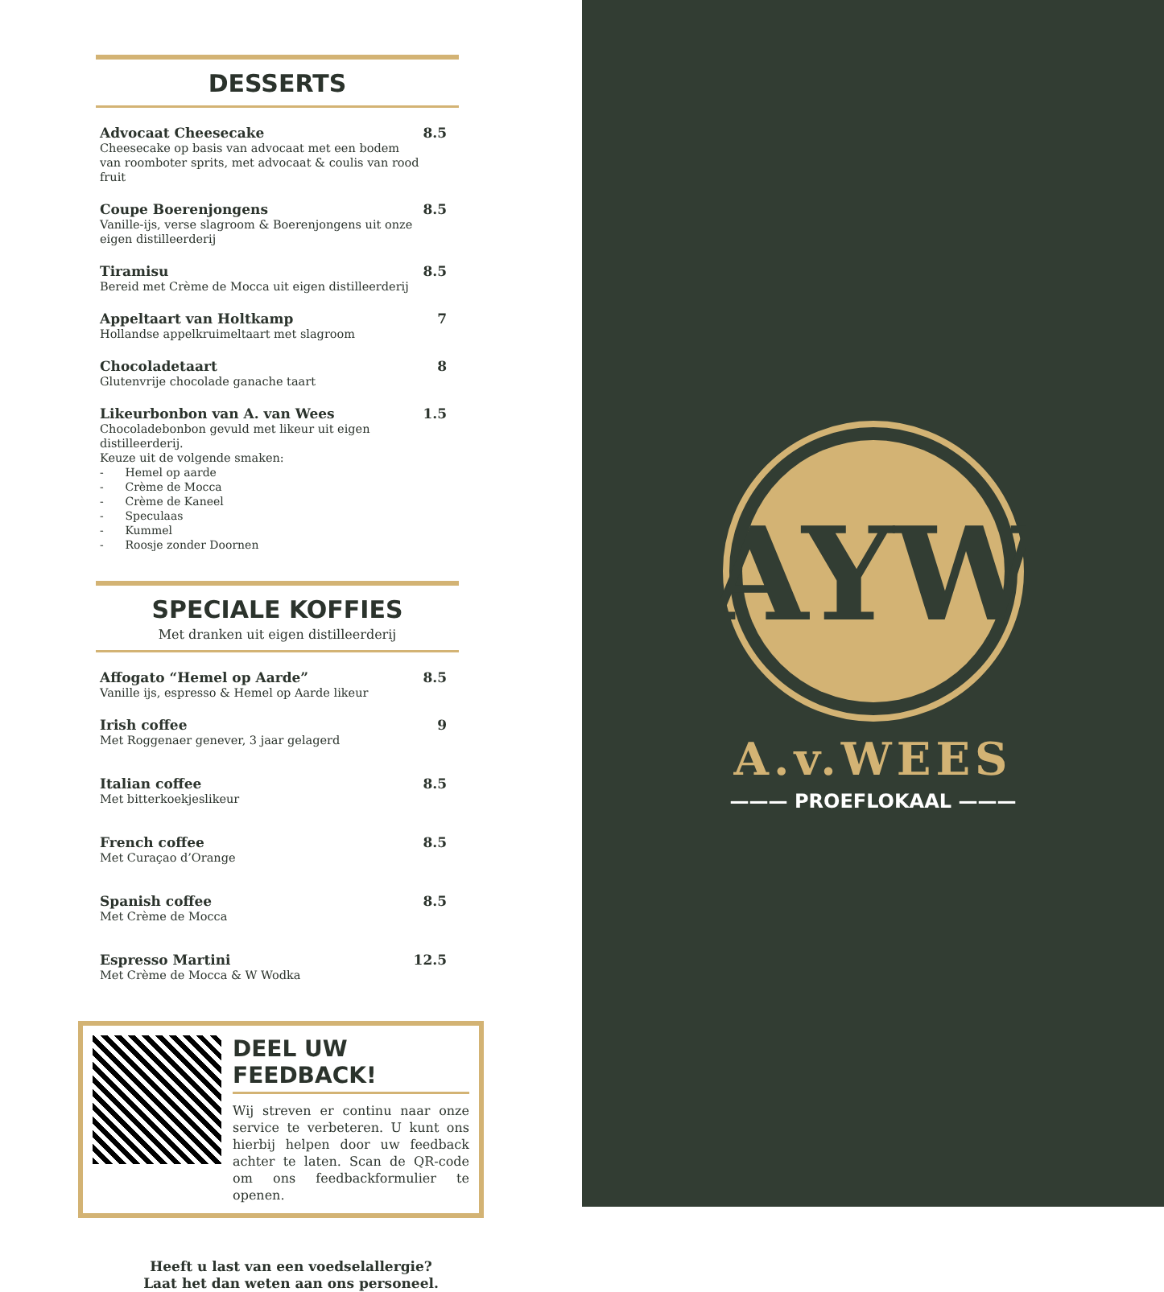DESSERTS
Advocaat Cheesecake
Cheesecake op basis van advocaat met een bodem van roomboter sprits, met advocaat & coulis van rood fruit
8.5
Coupe Boerenjongens
Vanille-ijs, verse slagroom & Boerenjongens uit onze eigen distilleerderij
8.5
Tiramisu
Bereid met Crème de Mocca uit eigen distilleerderij
8.5
Appeltaart van Holtkamp
Hollandse appelkruimeltaart met slagroom
7
Chocoladetaart
Glutenvrije chocolade ganache taart
8
Likeurbonbon van A. van Wees
Chocoladebonbon gevuld met likeur uit eigen distilleerderij.
Keuze uit de volgende smaken:
- Hemel op aarde
- Crème de Mocca
- Crème de Kaneel
- Speculaas
- Kummel
- Roosje zonder Doornen
1.5
SPECIALE KOFFIES
Met dranken uit eigen distilleerderij
Affogato “Hemel op Aarde”
Vanille ijs, espresso & Hemel op Aarde likeur
8.5
Irish coffee
Met Roggenaer genever, 3 jaar gelagerd
9
Italian coffee
Met bitterkoekjeslikeur
8.5
French coffee
Met Curaçao d’Orange
8.5
Spanish coffee
Met Crème de Mocca
8.5
Espresso Martini
Met Crème de Mocca & W Wodka
12.5
DEEL UW FEEDBACK!
Wij streven er continu naar onze service te verbeteren. U kunt ons hierbij helpen door uw feedback achter te laten. Scan de QR-code om ons feedbackformulier te openen.
Heeft u last van een voedselallergie?
Laat het dan weten aan ons personeel.
AYW
A.v.WEES
——— PROEFLOKAAL ———